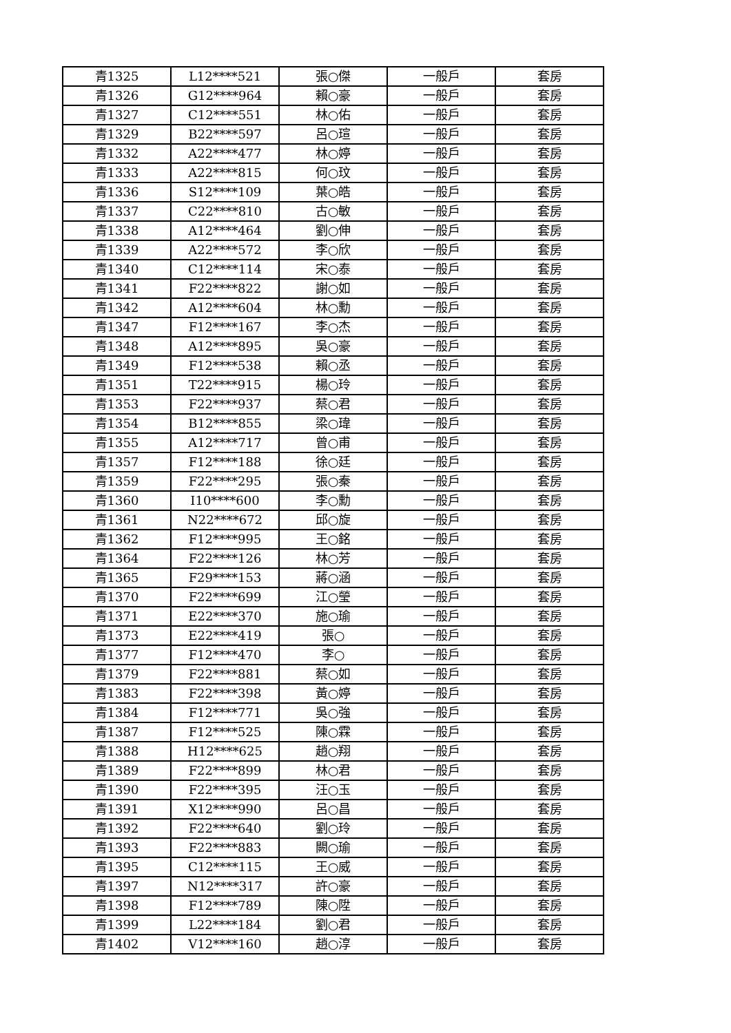| 青1325 | L12****521 | 張○傑 | 一般戶 | 套房 |
| 青1326 | G12****964 | 賴○豪 | 一般戶 | 套房 |
| 青1327 | C12****551 | 林○佑 | 一般戶 | 套房 |
| 青1329 | B22****597 | 呂○瑄 | 一般戶 | 套房 |
| 青1332 | A22****477 | 林○婷 | 一般戶 | 套房 |
| 青1333 | A22****815 | 何○玟 | 一般戶 | 套房 |
| 青1336 | S12****109 | 葉○皓 | 一般戶 | 套房 |
| 青1337 | C22****810 | 古○敏 | 一般戶 | 套房 |
| 青1338 | A12****464 | 劉○伸 | 一般戶 | 套房 |
| 青1339 | A22****572 | 李○欣 | 一般戶 | 套房 |
| 青1340 | C12****114 | 宋○泰 | 一般戶 | 套房 |
| 青1341 | F22****822 | 謝○如 | 一般戶 | 套房 |
| 青1342 | A12****604 | 林○勳 | 一般戶 | 套房 |
| 青1347 | F12****167 | 李○杰 | 一般戶 | 套房 |
| 青1348 | A12****895 | 吳○豪 | 一般戶 | 套房 |
| 青1349 | F12****538 | 賴○丞 | 一般戶 | 套房 |
| 青1351 | T22****915 | 楊○玲 | 一般戶 | 套房 |
| 青1353 | F22****937 | 蔡○君 | 一般戶 | 套房 |
| 青1354 | B12****855 | 梁○瑋 | 一般戶 | 套房 |
| 青1355 | A12****717 | 曾○甫 | 一般戶 | 套房 |
| 青1357 | F12****188 | 徐○廷 | 一般戶 | 套房 |
| 青1359 | F22****295 | 張○秦 | 一般戶 | 套房 |
| 青1360 | I10****600 | 李○勳 | 一般戶 | 套房 |
| 青1361 | N22****672 | 邱○旋 | 一般戶 | 套房 |
| 青1362 | F12****995 | 王○銘 | 一般戶 | 套房 |
| 青1364 | F22****126 | 林○芳 | 一般戶 | 套房 |
| 青1365 | F29****153 | 蔣○涵 | 一般戶 | 套房 |
| 青1370 | F22****699 | 江○瑩 | 一般戶 | 套房 |
| 青1371 | E22****370 | 施○瑜 | 一般戶 | 套房 |
| 青1373 | E22****419 | 張○ | 一般戶 | 套房 |
| 青1377 | F12****470 | 李○ | 一般戶 | 套房 |
| 青1379 | F22****881 | 蔡○如 | 一般戶 | 套房 |
| 青1383 | F22****398 | 黃○婷 | 一般戶 | 套房 |
| 青1384 | F12****771 | 吳○強 | 一般戶 | 套房 |
| 青1387 | F12****525 | 陳○霖 | 一般戶 | 套房 |
| 青1388 | H12****625 | 趙○翔 | 一般戶 | 套房 |
| 青1389 | F22****899 | 林○君 | 一般戶 | 套房 |
| 青1390 | F22****395 | 汪○玉 | 一般戶 | 套房 |
| 青1391 | X12****990 | 呂○昌 | 一般戶 | 套房 |
| 青1392 | F22****640 | 劉○玲 | 一般戶 | 套房 |
| 青1393 | F22****883 | 闕○瑜 | 一般戶 | 套房 |
| 青1395 | C12****115 | 王○威 | 一般戶 | 套房 |
| 青1397 | N12****317 | 許○豪 | 一般戶 | 套房 |
| 青1398 | F12****789 | 陳○陞 | 一般戶 | 套房 |
| 青1399 | L22****184 | 劉○君 | 一般戶 | 套房 |
| 青1402 | V12****160 | 趙○淳 | 一般戶 | 套房 |